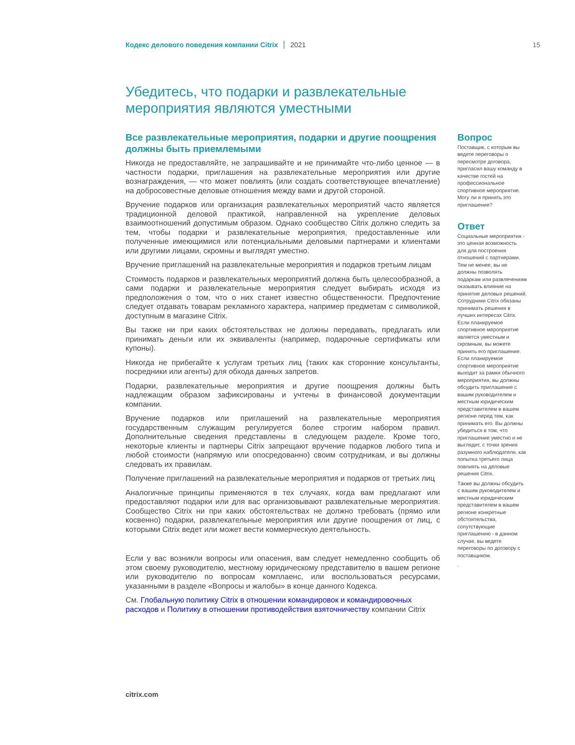Кодекс делового поведения компании Citrix 2021 15
Убедитесь, что подарки и развлекательные мероприятия являются уместными
Все развлекательные мероприятия, подарки и другие поощрения должны быть приемлемыми
Никогда не предоставляйте, не запрашивайте и не принимайте что-либо ценное — в частности подарки, приглашения на развлекательные мероприятия или другие вознаграждения, — что может повлиять (или создать соответствующее впечатление) на добросовестные деловые отношения между вами и другой стороной.
Вручение подарков или организация развлекательных мероприятий часто является традиционной деловой практикой, направленной на укрепление деловых взаимоотношений допустимым образом. Однако сообщество Citrix должно следить за тем, чтобы подарки и развлекательные мероприятия, предоставленные или полученные имеющимися или потенциальными деловыми партнерами и клиентами или другими лицами, скромны и выглядят уместно.
Вручение приглашений на развлекательные мероприятия и подарков третьим лицам
Стоимость подарков и развлекательных мероприятий должна быть целесообразной, а сами подарки и развлекательные мероприятия следует выбирать исходя из предположения о том, что о них станет известно общественности. Предпочтение следует отдавать товарам рекламного характера, например предметам с символикой, доступным в магазине Citrix.
Вы также ни при каких обстоятельствах не должны передавать, предлагать или принимать деньги или их эквиваленты (например, подарочные сертификаты или купоны).
Никогда не прибегайте к услугам третьих лиц (таких как сторонние консультанты, посредники или агенты) для обхода данных запретов.
Подарки, развлекательные мероприятия и другие поощрения должны быть надлежащим образом зафиксированы и учтены в финансовой документации компании.
Вручение подарков или приглашений на развлекательные мероприятия государственным служащим регулируется более строгим набором правил. Дополнительные сведения представлены в следующем разделе. Кроме того, некоторые клиенты и партнеры Citrix запрещают вручение подарков любого типа и любой стоимости (напрямую или опосредованно) своим сотрудникам, и вы должны следовать их правилам.
Получение приглашений на развлекательные мероприятия и подарков от третьих лиц
Аналогичные принципы применяются в тех случаях, когда вам предлагают или предоставляют подарки или для вас организовывают развлекательные мероприятия. Сообщество Citrix ни при каких обстоятельствах не должно требовать (прямо или косвенно) подарки, развлекательные мероприятия или другие поощрения от лиц, с которыми Citrix ведет или может вести коммерческую деятельность.
Если у вас возникли вопросы или опасения, вам следует немедленно сообщить об этом своему руководителю, местному юридическому представителю в вашем регионе или руководителю по вопросам комплаенс, или воспользоваться ресурсами, указанными в разделе «Вопросы и жалобы» в конце данного Кодекса.
См. Глобальную политику Citrix в отношении командировок и командировочных расходов и Политику в отношении противодействия взяточничеству компании Citrix
Вопрос
Поставщик, с которым вы ведете переговоры о пересмотре договора, пригласил вашу команду в качестве гостей на профессиональное спортивное мероприятие. Могу ли я принять это приглашение?
Ответ
Социальные мероприятия - это ценная возможность для для построения отношений с партнерами. Тем не менее, вы не должны позволять подаркам или развлечениям оказывать влияние на принятие деловых решений. Сотрудники Citrix обязаны принимать решения в лучших интересах Citrix. Если планируемое спортивное мероприятие является уместным и скромным, вы можете принять его приглашение. Если планируемое спортивное мероприятие выходит за рамки обычного мероприятия, вы должны обсудить приглашение с вашим руководителем и местным юридическим представителем в вашем регионе перед тем, как принимать его. Вы должны убедиться в том, что приглашение уместно и не выглядит, с точки зрения разумного наблюдателя, как попытка третьего лица повлиять на деловые решения Citrix.
Также вы должны обсудить с вашим руководителем и местным юридическим представителем в вашем регионе конкретные обстоятельства, сопутствующие приглашению - в данном случае, вы ведете переговоры по договору с поставщиком.
.
citrix.com